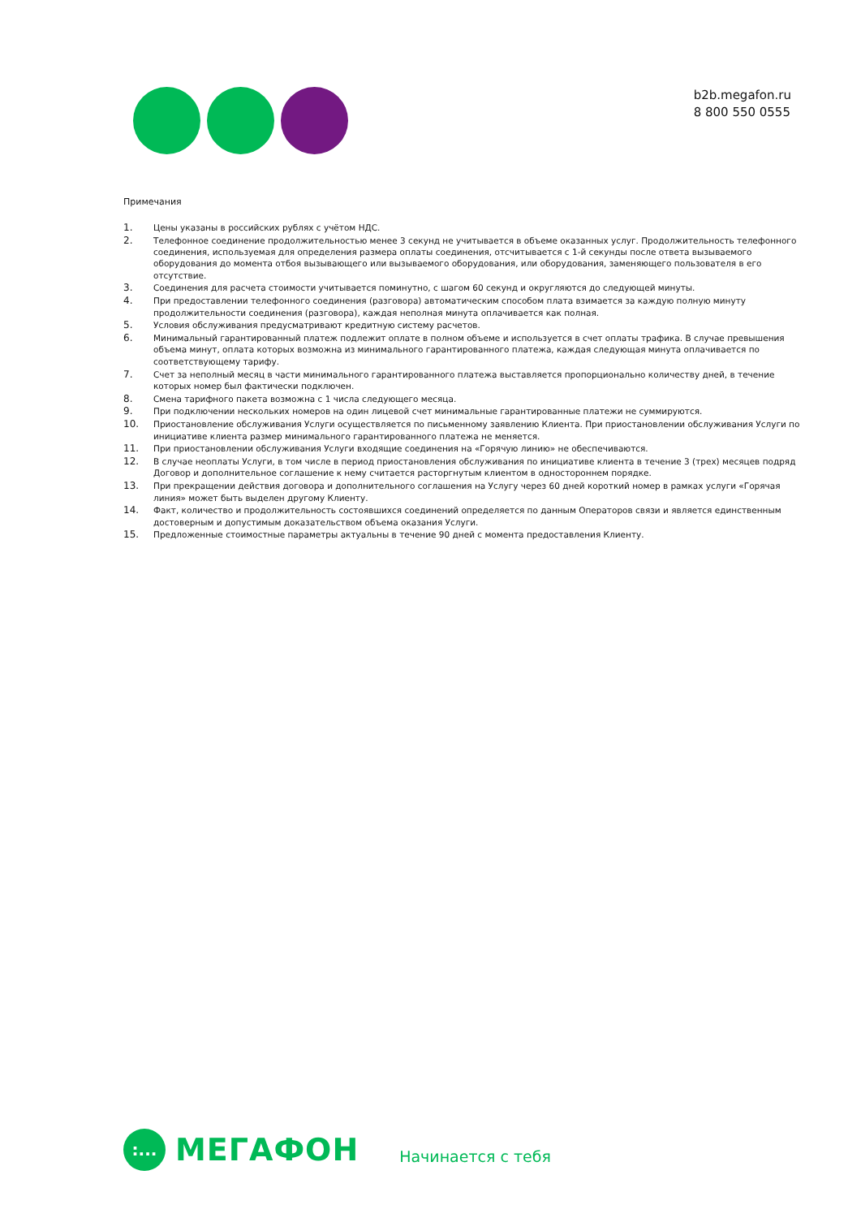b2b.megafon.ru
8 800 550 0555
Примечания
1. Цены указаны в российских рублях с учётом НДС.
2. Телефонное соединение продолжительностью менее 3 секунд не учитывается в объеме оказанных услуг. Продолжительность телефонного соединения, используемая для определения размера оплаты соединения, отсчитывается с 1-й секунды после ответа вызываемого оборудования до момента отбоя вызывающего или вызываемого оборудования, или оборудования, заменяющего пользователя в его отсутствие.
3. Соединения для расчета стоимости учитывается поминутно, с шагом 60 секунд и округляются до следующей минуты.
4. При предоставлении телефонного соединения (разговора) автоматическим способом плата взимается за каждую полную минуту продолжительности соединения (разговора), каждая неполная минута оплачивается как полная.
5. Условия обслуживания предусматривают кредитную систему расчетов.
6. Минимальный гарантированный платеж подлежит оплате в полном объеме и используется в счет оплаты трафика. В случае превышения объема минут, оплата которых возможна из минимального гарантированного платежа, каждая следующая минута оплачивается по соответствующему тарифу.
7. Счет за неполный месяц в части минимального гарантированного платежа выставляется пропорционально количеству дней, в течение которых номер был фактически подключен.
8. Смена тарифного пакета возможна с 1 числа следующего месяца.
9. При подключении нескольких номеров на один лицевой счет минимальные гарантированные платежи не суммируются.
10. Приостановление обслуживания Услуги осуществляется по письменному заявлению Клиента. При приостановлении обслуживания Услуги по инициативе клиента размер минимального гарантированного платежа не меняется.
11. При приостановлении обслуживания Услуги входящие соединения на «Горячую линию» не обеспечиваются.
12. В случае неоплаты Услуги, в том числе в период приостановления обслуживания по инициативе клиента в течение 3 (трех) месяцев подряд Договор и дополнительное соглашение к нему считается расторгнутым клиентом в одностороннем порядке.
13. При прекращении действия договора и дополнительного соглашения на Услугу через 60 дней короткий номер в рамках услуги «Горячая линия» может быть выделен другому Клиенту.
14. Факт, количество и продолжительность состоявшихся соединений определяется по данным Операторов связи и является единственным достоверным и допустимым доказательством объема оказания Услуги.
15. Предложенные стоимостные параметры актуальны в течение 90 дней с момента предоставления Клиенту.
:...
МЕГАФОН
Начинается с тебя